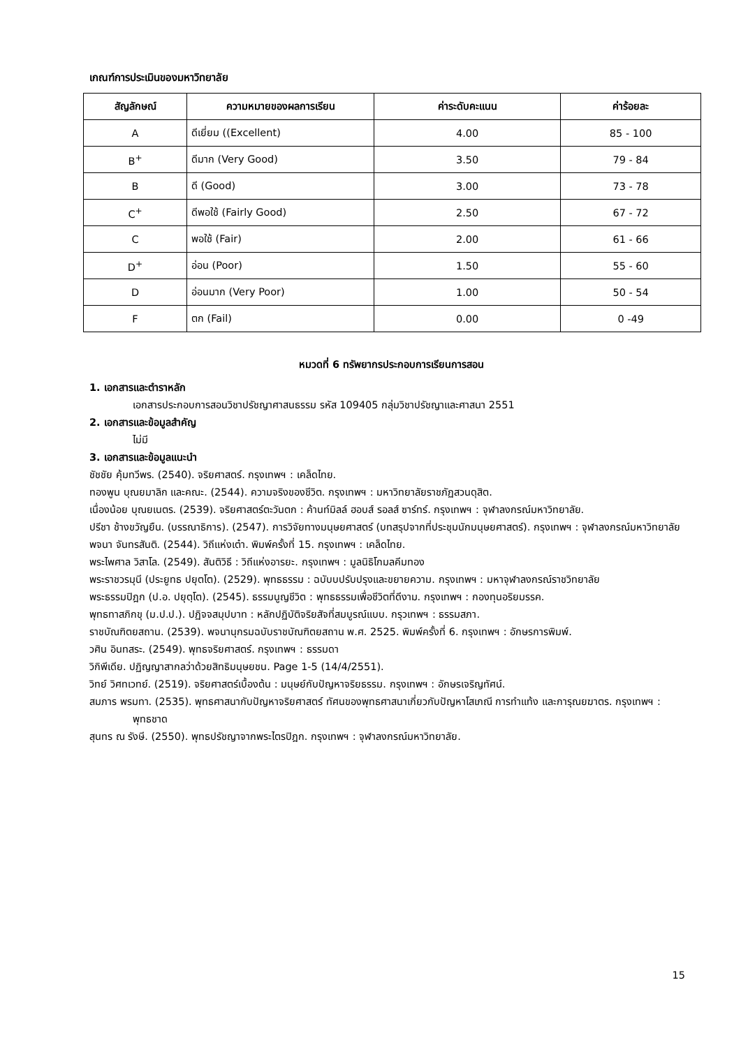เกณฑ์การประเมินของมหาวิทยาลัย
| สัญลักษณ์ | ความหมายของผลการเรียน | ค่าระดับคะแนน | ค่าร้อยละ |
| --- | --- | --- | --- |
| A | ดีเยี่ยม ((Excellent) | 4.00 | 85 - 100 |
| B<sup>+</sup> | ดีมาก (Very Good) | 3.50 | 79 - 84 |
| B | ดี (Good) | 3.00 | 73 - 78 |
| C<sup>+</sup> | ดีพอใช้ (Fairly Good) | 2.50 | 67 - 72 |
| C | พอใช้ (Fair) | 2.00 | 61 - 66 |
| D<sup>+</sup> | อ่อน (Poor) | 1.50 | 55 - 60 |
| D | อ่อนมาก (Very Poor) | 1.00 | 50 - 54 |
| F | ตก (Fail) | 0.00 | 0 -49 |
หมวดที่ 6 ทรัพยากรประกอบการเรียนการสอน
1. เอกสารและตำราหลัก
เอกสารประกอบการสอนวิชาปรัชญาศาสนธรรม รหัส 109405 กลุ่มวิชาปรัชญาและศาสนา 2551
2. เอกสารและข้อมูลสำคัญ
ไม่มี
3. เอกสารและข้อมูลแนะนำ
ชัชชัย คุ้มทวีพร. (2540). จริยศาสตร์. กรุงเทพฯ : เคล็ดไทย.
ทองพูน บุณยมาลิก และคณะ. (2544). ความจริงของชีวิต. กรุงเทพฯ : มหาวิทยาลัยราชภัฏสวนดุสิต.
เนื่องน้อย บุณยเนตร. (2539). จริยศาสตร์ตะวันตก : ค้านท์มิลล์ ฮอบส์ รอลส์ ซาร์ทร์. กรุงเทพฯ : จุฬาลงกรณ์มหาวิทยาลัย.
ปรีชา ช้างขวัญยืน. (บรรณาธิการ). (2547). การวิจัยทางมนุษยศาสตร์ (บทสรุปจากที่ประชุมนักมนุษยศาสตร์). กรุงเทพฯ : จุฬาลงกรณ์มหาวิทยาลัย
พจนา จันทรสันติ. (2544). วิถีแห่งเต๋า. พิมพ์ครั้งที่ 15. กรุงเทพฯ : เคล็ดไทย.
พระไพศาล วิสาโล. (2549). สันติวิธี : วิถีแห่งอารยะ. กรุงเทพฯ : มูลนิธิโกมลคีมทอง
พระราชวรมุนี (ประยูทธ ปยุตโต). (2529). พุทธธรรม : ฉบับบปรับปรุงและขยายความ. กรุงเทพฯ : มหาจุฬาลงกรณ์ราชวิทยาลัย
พระธรรมปิฎก (ป.อ. ปยุตฺโต). (2545). ธรรมนูญชีวิต : พุทธธรรมเพื่อชีวิตที่ดีงาม. กรุงเทพฯ : กองทุนอริยมรรค.
พุทธทาสภิกขุ (ม.ป.ป.). ปฏิจจสมุปบาท : หลักปฏิบัติจริยสัจที่สมบูรณ์แบบ. กรุวเทพฯ : ธรรมสภา.
ราชบัณฑิตยสถาน. (2539). พจนานุกรมฉบับราชบัณฑิตยสถาน พ.ศ. 2525. พิมพ์ครั้งที่ 6. กรุงเทพฯ : อักษรการพิมพ์.
วศิน อินทสระ. (2549). พุทธจริยศาสตร์. กรุงเทพฯ : ธรรมดา
วิกิพีเดีย. ปฏิญญาสากลว่าด้วยสิทธิมนุษยชน. Page 1-5 (14/4/2551).
วิทย์ วิศทเวทย์. (2519). จริยศาสตร์เบื้องต้น : มนุษย์กับปัญหาจริยธรรม. กรุงเทพฯ : อักษรเจริญทัศน์.
สมภาร พรมทา. (2535). พุทธศาสนากับปัญหาจริยศาสตร์ ทัศนของพุทธศาสนาเกี่ยวกับปัญหาโสเภณี การทำแท้ง และการุณยฆาตร. กรุงเทพฯ : พุทธชาด
สุนทร ณ รังษี. (2550). พุทธปรัชญาจากพระไตรปิฎก. กรุงเทพฯ : จุฬาลงกรณ์มหาวิทยาลัย.
15